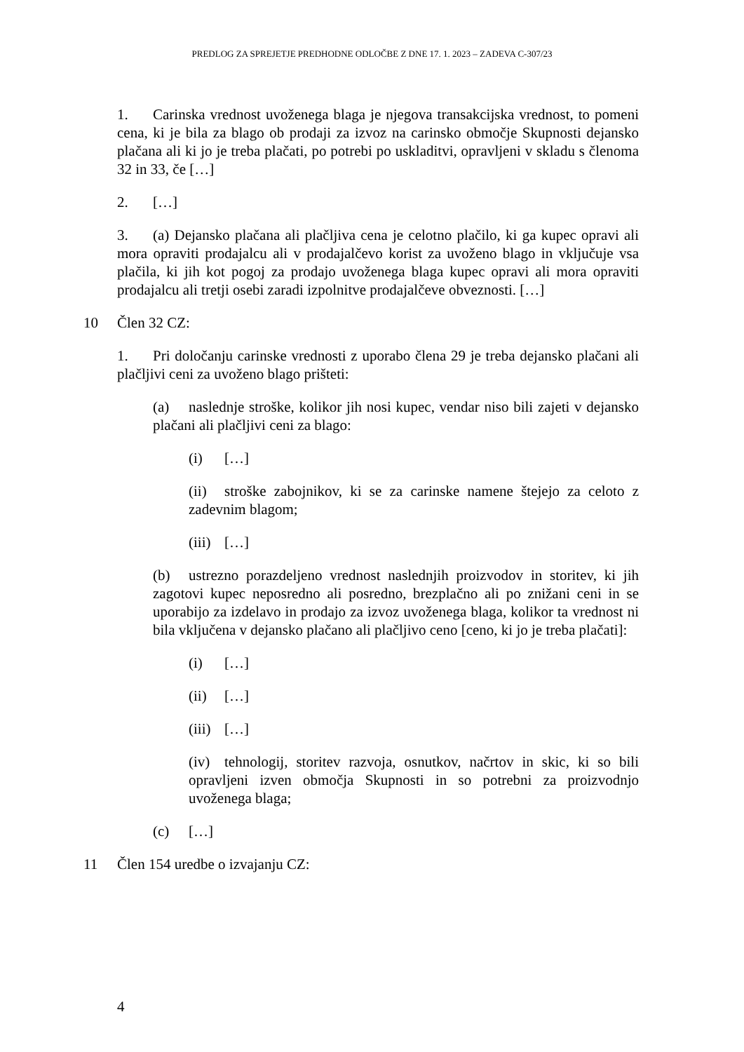PREDLOG ZA SPREJETJE PREDHODNE ODLOČBE Z DNE 17. 1. 2023 – ZADEVA C-307/23
1. Carinska vrednost uvoženega blaga je njegova transakcijska vrednost, to pomeni cena, ki je bila za blago ob prodaji za izvoz na carinsko območje Skupnosti dejansko plačana ali ki jo je treba plačati, po potrebi po uskladitvi, opravljeni v skladu s členoma 32 in 33, če […]
2. […]
3. (a) Dejansko plačana ali plačljiva cena je celotno plačilo, ki ga kupec opravi ali mora opraviti prodajalcu ali v prodajalčevo korist za uvoženo blago in vključuje vsa plačila, ki jih kot pogoj za prodajo uvoženega blaga kupec opravi ali mora opraviti prodajalcu ali tretji osebi zaradi izpolnitve prodajalčeve obveznosti. […]
10 Člen 32 CZ:
1. Pri določanju carinske vrednosti z uporabo člena 29 je treba dejansko plačani ali plačljivi ceni za uvoženo blago prišteti:
(a) naslednje stroške, kolikor jih nosi kupec, vendar niso bili zajeti v dejansko plačani ali plačljivi ceni za blago:
(i) […]
(ii) stroške zabojnikov, ki se za carinske namene štejejo za celoto z zadevnim blagom;
(iii) […]
(b) ustrezno porazdeljeno vrednost naslednjih proizvodov in storitev, ki jih zagotovi kupec neposredno ali posredno, brezplačno ali po znižani ceni in se uporabijo za izdelavo in prodajo za izvoz uvoženega blaga, kolikor ta vrednost ni bila vključena v dejansko plačano ali plačljivo ceno [ceno, ki jo je treba plačati]:
(i) […]
(ii) […]
(iii) […]
(iv) tehnologij, storitev razvoja, osnutkov, načrtov in skic, ki so bili opravljeni izven območja Skupnosti in so potrebni za proizvodnjo uvoženega blaga;
(c) […]
11 Člen 154 uredbe o izvajanju CZ:
4